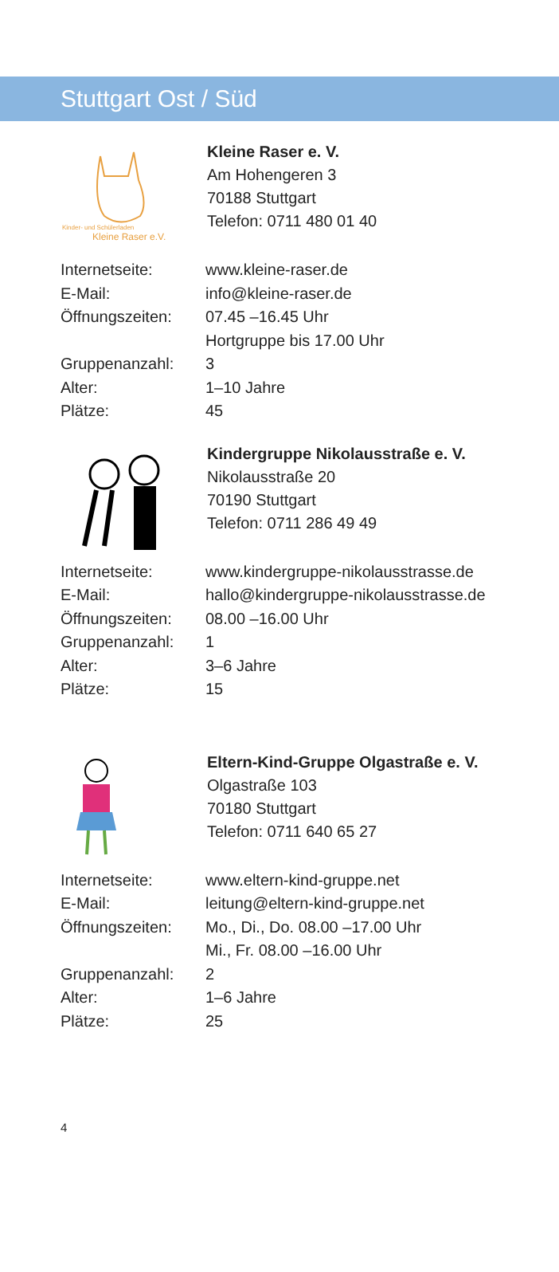Stuttgart Ost / Süd
Kinder- und Schülerladen
Kleine Raser e.V.
Kleine Raser e. V.
Am Hohengeren 3
70188 Stuttgart
Telefon: 0711 480 01 40
| Internetseite: | www.kleine-raser.de |
| E-Mail: | info@kleine-raser.de |
| Öffnungszeiten: | 07.45 –16.45 Uhr Hortgruppe bis 17.00 Uhr |
| Gruppenanzahl: | 3 |
| Alter: | 1–10 Jahre |
| Plätze: | 45 |
Kindergruppe Nikolausstraße e. V.
Nikolausstraße 20
70190 Stuttgart
Telefon: 0711 286 49 49
| Internetseite: | www.kindergruppe-nikolausstrasse.de |
| E-Mail: | hallo@kindergruppe-nikolausstrasse.de |
| Öffnungszeiten: | 08.00 –16.00 Uhr |
| Gruppenanzahl: | 1 |
| Alter: | 3–6 Jahre |
| Plätze: | 15 |
Eltern-Kind-Gruppe Olgastraße e. V.
Olgastraße 103
70180 Stuttgart
Telefon: 0711 640 65 27
| Internetseite: | www.eltern-kind-gruppe.net |
| E-Mail: | leitung@eltern-kind-gruppe.net |
| Öffnungszeiten: | Mo., Di., Do. 08.00 –17.00 Uhr Mi., Fr. 08.00 –16.00 Uhr |
| Gruppenanzahl: | 2 |
| Alter: | 1–6 Jahre |
| Plätze: | 25 |
4